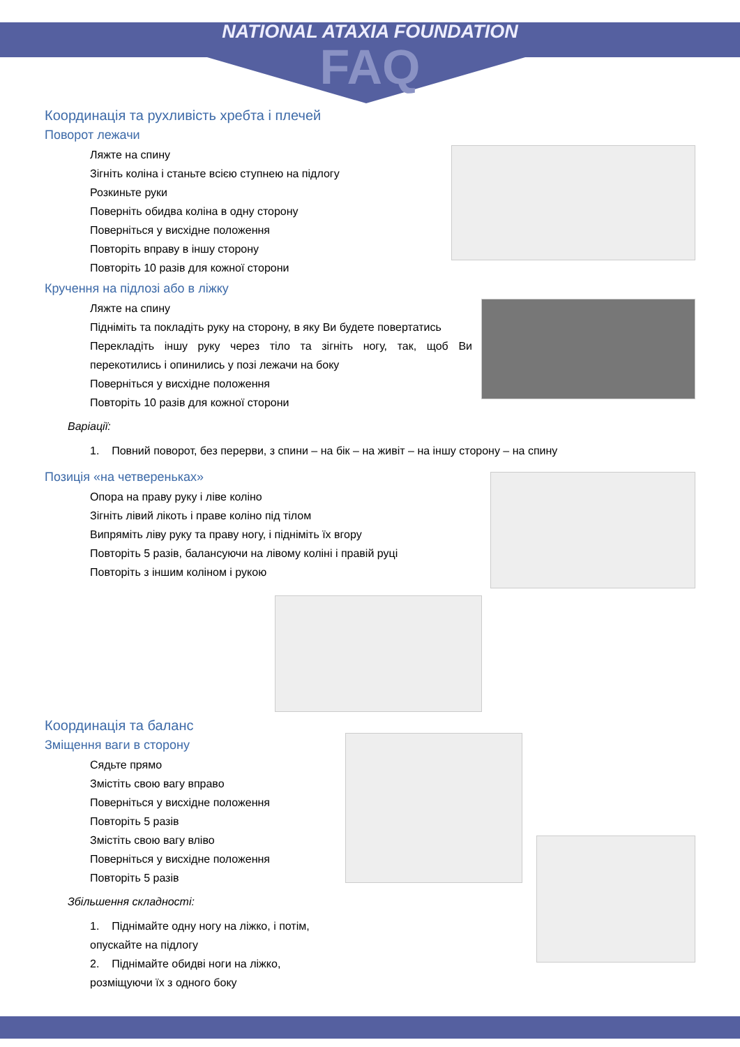NATIONAL ATAXIA FOUNDATION
FAQ
Координація та рухливість хребта і плечей
Поворот лежачи
Ляжте на спину
Зігніть коліна і станьте всією ступнею на підлогу
Розкиньте руки
Поверніть обидва коліна в одну сторону
Поверніться у висхідне положення
Повторіть вправу в іншу сторону
Повторіть 10 разів для кожної сторони
Кручення на підлозі або в ліжку
Ляжте на спину
Підніміть та покладіть руку на сторону, в яку Ви будете повертатись
Перекладіть іншу руку через тіло та зігніть ногу, так, щоб Ви перекотились і опинились у позі лежачи на боку
Поверніться у висхідне положення
Повторіть 10 разів для кожної сторони
Варіації:
1. Повний поворот, без перерви, з спини – на бік – на живіт – на іншу сторону – на спину
Позиція «на четвереньках»
Опора на праву руку і ліве коліно
Зігніть лівий лікоть і праве коліно під тілом
Випряміть ліву руку та праву ногу, і підніміть їх вгору
Повторіть 5 разів, балансуючи на лівому коліні і правій руці
Повторіть з іншим коліном і рукою
Координація та баланс
Зміщення ваги в сторону
Сядьте прямо
Змістіть свою вагу вправо
Поверніться у висхідне положення
Повторіть 5 разів
Змістіть свою вагу вліво
Поверніться у висхідне положення
Повторіть 5 разів
Збільшення складності:
1. Піднімайте одну ногу на ліжко, і потім, опускайте на підлогу
2. Піднімайте обидві ноги на ліжко, розміщуючи їх з одного боку